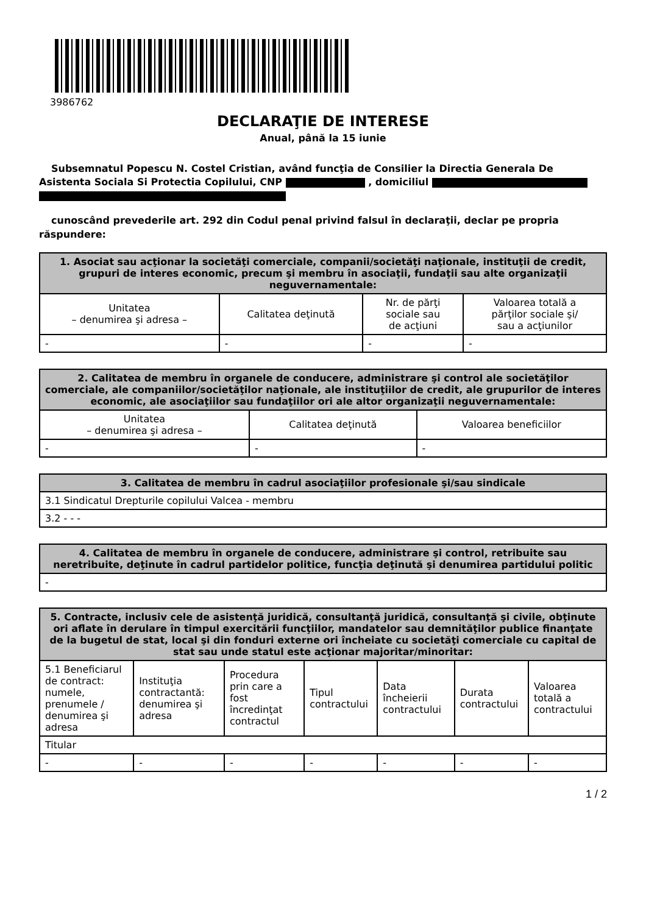3986762
DECLARAŢIE DE INTERESE
Anual, până la 15 iunie
Subsemnatul Popescu N. Costel Cristian, având funcţia de Consilier la Directia Generala De Asistenta Sociala Si Protectia Copilului, CNP , domiciliul
cunoscând prevederile art. 292 din Codul penal privind falsul în declaraţii, declar pe propria răspundere:
| 1. Asociat sau acţionar la societăţi comerciale, companii/societăţi naţionale, instituţii de credit, grupuri de interes economic, precum şi membru în asociaţii, fundaţii sau alte organizaţii neguvernamentale: | | | |
| --- | --- | --- | --- |
| Unitatea – denumirea şi adresa – | Calitatea deţinută | Nr. de părţi sociale sau de acţiuni | Valoarea totală a părţilor sociale şi/ sau a acţiunilor |
| - | - | - | - |
| 2. Calitatea de membru în organele de conducere, administrare şi control ale societăţilor comerciale, ale companiilor/societăţilor naţionale, ale instituţiilor de credit, ale grupurilor de interes economic, ale asociaţiilor sau fundaţiilor ori ale altor organizaţii neguvernamentale: | | |
| --- | --- | --- |
| Unitatea – denumirea şi adresa – | Calitatea deţinută | Valoarea beneficiilor |
| - | - | - |
| 3. Calitatea de membru în cadrul asociaţiilor profesionale şi/sau sindicale |
| --- |
| 3.1 Sindicatul Drepturile copilului Valcea - membru |
| 3.2 - - - |
| 4. Calitatea de membru în organele de conducere, administrare şi control, retribuite sau neretribuite, deţinute în cadrul partidelor politice, funcţia deţinută şi denumirea partidului politic |
| --- |
| - |
| 5. Contracte, inclusiv cele de asistenţă juridică, consultanţă juridică, consultanţă şi civile, obţinute ori aflate în derulare în timpul exercitării funcţiilor, mandatelor sau demnităţilor publice finanţate de la bugetul de stat, local şi din fonduri externe ori încheiate cu societăţi comerciale cu capital de stat sau unde statul este acţionar majoritar/minoritar: | | | | | | |
| --- | --- | --- | --- | --- | --- | --- |
| 5.1 Beneficiarul de contract: numele, prenumele / denumirea şi adresa | Instituţia contractantă: denumirea şi adresa | Procedura prin care a fost încredinţat contractul | Tipul contractului | Data încheierii contractului | Durata contractului | Valoarea totală a contractului |
| Titular | | | | | | |
| - | - | - | - | - | - | - |
1 / 2